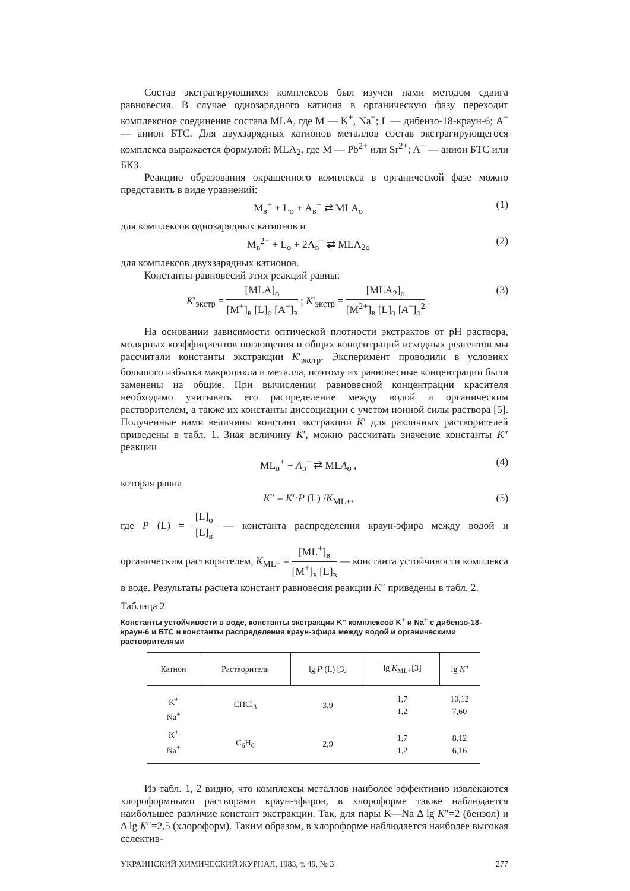Состав экстрагирующихся комплексов был изучен нами методом сдвига равновесия. В случае однозарядного катиона в органическую фазу переходит комплексное соединение состава MLA, где M — K<sup>+</sup>, Na<sup>+</sup>; L — дибензо-18-краун-6; A<sup>−</sup> — анион БТС. Для двухзарядных катионов металлов состав экстрагирующегося комплекса выражается формулой: MLA<sub>2</sub>, где M — Pb<sup>2+</sup> или Sr<sup>2+</sup>; A<sup>−</sup> — анион БТС или БКЗ.
Реакцию образования окрашенного комплекса в органической фазе можно представить в виде уравнений:
M<sub>в</sub><sup>+</sup> + L<sub>о</sub> + A<sub>в</sub><sup>−</sup> ⇄ MLA<sub>о</sub> (1)
для комплексов однозарядных катионов и
M<sub>в</sub><sup>2+</sup> + L<sub>о</sub> + 2A<sub>в</sub><sup>−</sup> ⇄ MLA<sub>2о</sub> (2)
для комплексов двухзарядных катионов.
Константы равновесий этих реакций равны:
K′<sub>экстр</sub> = [MLA]<sub>о</sub> [M<sup>+</sup>]<sub>в</sub> [L]<sub>о</sub> [A<sup>−</sup>]<sub>в</sub> ; K′<sub>экстр</sub> = [MLA<sub>2</sub>]<sub>о</sub> [M<sup>2+</sup>]<sub>в</sub> [L]<sub>о</sub> [A<sup>−</sup>]<sub>о</sub><sup>2</sup> . (3)
На основании зависимости оптической плотности экстрактов от pH раствора, молярных коэффициентов поглощения и общих концентраций исходных реагентов мы рассчитали константы экстракции K′<sub>экстр</sub>. Эксперимент проводили в условиях большого избытка макроцикла и металла, поэтому их равновесные концентрации были заменены на общие. При вычислении равновесной концентрации красителя необходимо учитывать его распределение между водой и органическим растворителем, а также их константы диссоциации с учетом ионной силы раствора [5]. Полученные нами величины констант экстракции K′ для различных растворителей приведены в табл. 1. Зная величину K′, можно рассчитать значение константы K″ реакции
ML<sub>в</sub><sup>+</sup> + A<sub>в</sub><sup>−</sup> ⇄ MLA<sub>о</sub> , (4)
которая равна
K″ = K′·P (L) /K<sub>ML+</sub>, (5)
где P (L) = [L]<sub>о</sub> [L]<sub>в</sub> — константа распределения краун-эфира между водой и органическим растворителем, K<sub>ML+</sub> = [ML<sup>+</sup>]<sub>в</sub> [M<sup>+</sup>]<sub>в</sub> [L]<sub>в</sub> — константа устойчивости комплекса в воде. Результаты расчета констант равновесия реакции K″ приведены в табл. 2.
Таблица 2
Константы устойчивости в воде, константы экстракции K″ комплексов K<sup>+</sup> и Na<sup>+</sup> с дибензо-18-краун-6 и БТС и константы распределения краун-эфира между водой и органическими растворителями
| Катион | Растворитель | lg P (L) [3] | lg K<sub>ML+</sub>[3] | lg K ″ |
| --- | --- | --- | --- | --- |
| K<sup>+</sup> Na<sup>+</sup> | CHCl<sub>3</sub> | 3,9 | 1,7 1,2 | 10,12 7,60 |
| K<sup>+</sup> Na<sup>+</sup> | C<sub>6</sub>H<sub>6</sub> | 2,9 | 1,7 1,2 | 8,12 6,16 |
Из табл. 1, 2 видно, что комплексы металлов наиболее эффективно извлекаются хлороформными растворами краун-эфиров, в хлороформе также наблюдается наибольшее различие констант экстракции. Так, для пары K—Na Δ lg K″=2 (бензол) и Δ lg K″=2,5 (хлороформ). Таким образом, в хлороформе наблюдается наиболее высокая селектив-
УКРАИНСКИЙ ХИМИЧЕСКИЙ ЖУРНАЛ, 1983, т. 49, № 3 277